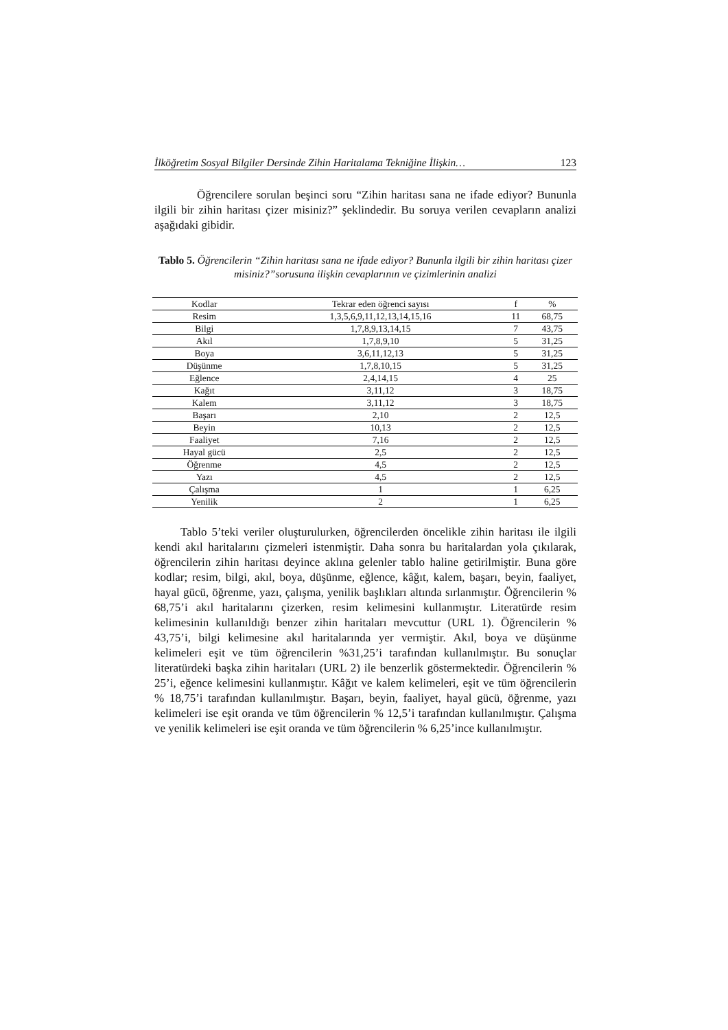İlköğretim Sosyal Bilgiler Dersinde Zihin Haritalama Tekniğine İlişkin… 123
Öğrencilere sorulan beşinci soru “Zihin haritası sana ne ifade ediyor? Bununla ilgili bir zihin haritası çizer misiniz?” şeklindedir. Bu soruya verilen cevapların analizi aşağıdaki gibidir.
Tablo 5. Öğrencilerin “Zihin haritası sana ne ifade ediyor? Bununla ilgili bir zihin haritası çizer misiniz?”sorusuna ilişkin cevaplarının ve çizimlerinin analizi
| Kodlar | Tekrar eden öğrenci sayısı | f | % |
| --- | --- | --- | --- |
| Resim | 1,3,5,6,9,11,12,13,14,15,16 | 11 | 68,75 |
| Bilgi | 1,7,8,9,13,14,15 | 7 | 43,75 |
| Akıl | 1,7,8,9,10 | 5 | 31,25 |
| Boya | 3,6,11,12,13 | 5 | 31,25 |
| Düşünme | 1,7,8,10,15 | 5 | 31,25 |
| Eğlence | 2,4,14,15 | 4 | 25 |
| Kağıt | 3,11,12 | 3 | 18,75 |
| Kalem | 3,11,12 | 3 | 18,75 |
| Başarı | 2,10 | 2 | 12,5 |
| Beyin | 10,13 | 2 | 12,5 |
| Faaliyet | 7,16 | 2 | 12,5 |
| Hayal gücü | 2,5 | 2 | 12,5 |
| Öğrenme | 4,5 | 2 | 12,5 |
| Yazı | 4,5 | 2 | 12,5 |
| Çalışma | 1 | 1 | 6,25 |
| Yenilik | 2 | 1 | 6,25 |
Tablo 5’teki veriler oluşturulurken, öğrencilerden öncelikle zihin haritası ile ilgili kendi akıl haritalarını çizmeleri istenmiştir. Daha sonra bu haritalardan yola çıkılarak, öğrencilerin zihin haritası deyince aklına gelenler tablo haline getirilmiştir. Buna göre kodlar; resim, bilgi, akıl, boya, düşünme, eğlence, kâğıt, kalem, başarı, beyin, faaliyet, hayal gücü, öğrenme, yazı, çalışma, yenilik başlıkları altında sırlanmıştır. Öğrencilerin % 68,75’i akıl haritalarını çizerken, resim kelimesini kullanmıştır. Literatürde resim kelimesinin kullanıldığı benzer zihin haritaları mevcuttur (URL 1). Öğrencilerin % 43,75’i, bilgi kelimesine akıl haritalarında yer vermiştir. Akıl, boya ve düşünme kelimeleri eşit ve tüm öğrencilerin %31,25’i tarafından kullanılmıştır. Bu sonuçlar literatürdeki başka zihin haritaları (URL 2) ile benzerlik göstermektedir. Öğrencilerin % 25’i, eğence kelimesini kullanmıştır. Kâğıt ve kalem kelimeleri, eşit ve tüm öğrencilerin % 18,75’i tarafından kullanılmıştır. Başarı, beyin, faaliyet, hayal gücü, öğrenme, yazı kelimeleri ise eşit oranda ve tüm öğrencilerin % 12,5’i tarafından kullanılmıştır. Çalışma ve yenilik kelimeleri ise eşit oranda ve tüm öğrencilerin % 6,25’ince kullanılmıştır.